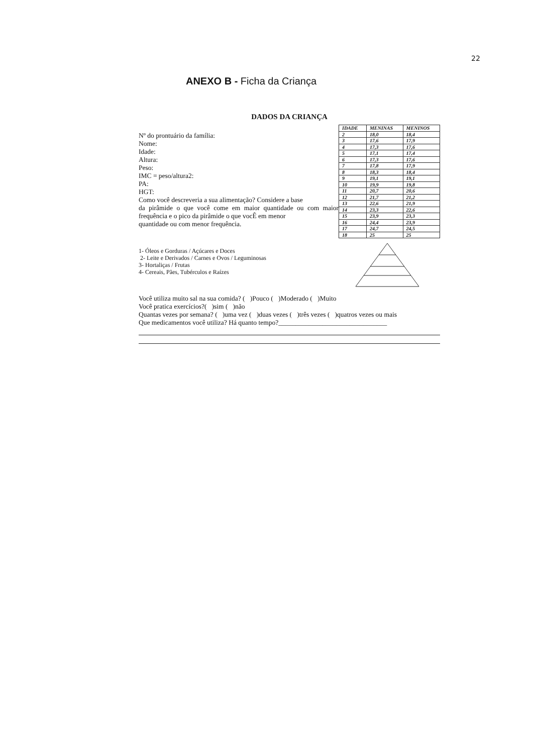22
ANEXO B - Ficha da Criança
DADOS DA CRIANÇA
Nº do prontuário da família:
Nome:
Idade:
Altura:
Peso:
IMC = peso/altura2:
PA:
HGT:
Como você descreveria a sua alimentação? Considere a base
da pirâmide o que você come em maior quantidade ou com maior frequência e o pico da pirâmide o que vocÊ em menor
quantidade ou com menor frequência.
| IDADE | MENINAS | MENINOS |
| --- | --- | --- |
| 2 | 18,0 | 18,4 |
| 3 | 17,6 | 17,9 |
| 4 | 17,3 | 17,6 |
| 5 | 17,1 | 17,4 |
| 6 | 17,3 | 17,6 |
| 7 | 17,8 | 17,9 |
| 8 | 18,3 | 18,4 |
| 9 | 19,1 | 19,1 |
| 10 | 19,9 | 19,8 |
| 11 | 20,7 | 20,6 |
| 12 | 21,7 | 21,2 |
| 13 | 22,6 | 21,9 |
| 14 | 23,3 | 22,6 |
| 15 | 23,9 | 23,3 |
| 16 | 24,4 | 23,9 |
| 17 | 24,7 | 24,5 |
| 18 | 25 | 25 |
1- Óleos e Gorduras / Açúcares e Doces
2- Leite e Derivados / Carnes e Ovos / Leguminosas
3- Hortaliças / Frutas
4- Cereais, Pães, Tubérculos e Raízes
Você utiliza muito sal na sua comida? ( )Pouco ( )Moderado ( )Muito
Você pratica exercícios?( )sim ( )não
Quantas vezes por semana? ( )uma vez ( )duas vezes ( )três vezes ( )quatros vezes ou mais
Que medicamentos você utiliza? Há quanto tempo?________________________________